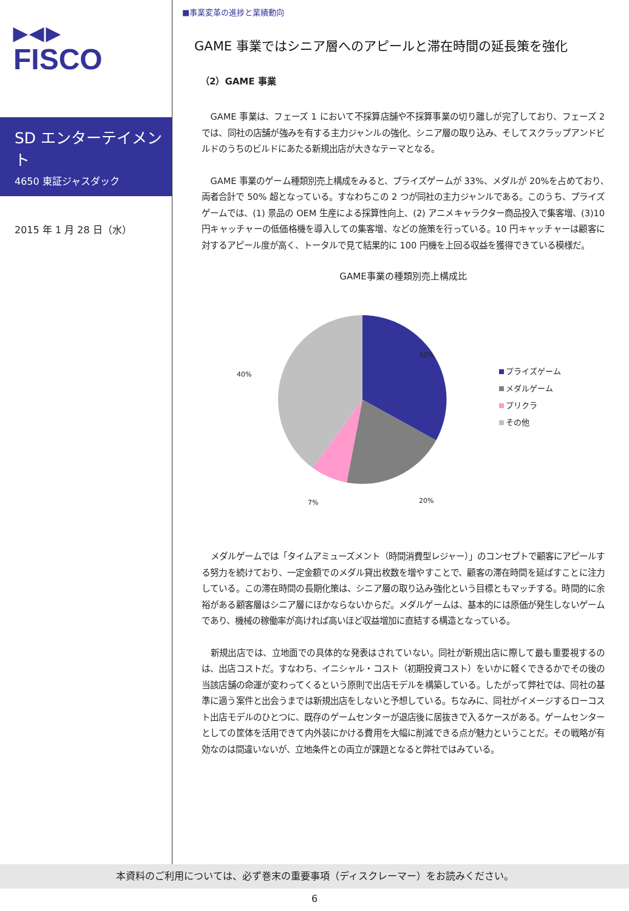▶◀▶
FISCO
SD エンターテイメント
4650 東証ジャスダック
2015 年 1 月 28 日（水）
■事業変革の進捗と業績動向
GAME 事業ではシニア層へのアピールと滞在時間の延長策を強化
（2）GAME 事業
GAME 事業は、フェーズ 1 において不採算店舗や不採算事業の切り離しが完了しており、フェーズ 2 では、同社の店舗が強みを有する主力ジャンルの強化、シニア層の取り込み、そしてスクラップアンドビルドのうちのビルドにあたる新規出店が大きなテーマとなる。
GAME 事業のゲーム種類別売上構成をみると、プライズゲームが 33%、メダルが 20%を占めており､両者合計で 50% 超となっている。すなわちこの 2 つが同社の主力ジャンルである。このうち、プライズゲームでは、(1) 景品の OEM 生産による採算性向上、(2) アニメキャラクター商品投入で集客増、(3)10 円キャッチャーの低価格機を導入しての集客増、などの施策を行っている。10 円キャッチャーは顧客に対するアピール度が高く、トータルで見て結果的に 100 円機を上回る収益を獲得できている模様だ。
GAME事業の種類別売上構成比
33%
20%
7%
40%
プライズゲーム
メダルゲーム
プリクラ
その他
メダルゲームでは「タイムアミューズメント（時間消費型レジャー）」のコンセプトで顧客にアピールする努力を続けており、一定金額でのメダル貸出枚数を増やすことで、顧客の滞在時間を延ばすことに注力している。この滞在時間の長期化策は、シニア層の取り込み強化という目標ともマッチする。時間的に余裕がある顧客層はシニア層にほかならないからだ。メダルゲームは、基本的には原価が発生しないゲームであり、機械の稼働率が高ければ高いほど収益増加に直結する構造となっている。
新規出店では、立地面での具体的な発表はされていない。同社が新規出店に際して最も重要視するのは、出店コストだ。すなわち、イニシャル・コスト（初期投資コスト）をいかに軽くできるかでその後の当該店舗の命運が変わってくるという原則で出店モデルを構築している。したがって弊社では、同社の基準に適う案件と出会うまでは新規出店をしないと予想している。ちなみに、同社がイメージするローコスト出店モデルのひとつに、既存のゲームセンターが退店後に居抜きで入るケースがある。ゲームセンターとしての筐体を活用できて内外装にかける費用を大幅に削減できる点が魅力ということだ。その戦略が有効なのは間違いないが、立地条件との両立が課題となると弊社ではみている。
本資料のご利用については、必ず巻末の重要事項（ディスクレーマー）をお読みください。
6